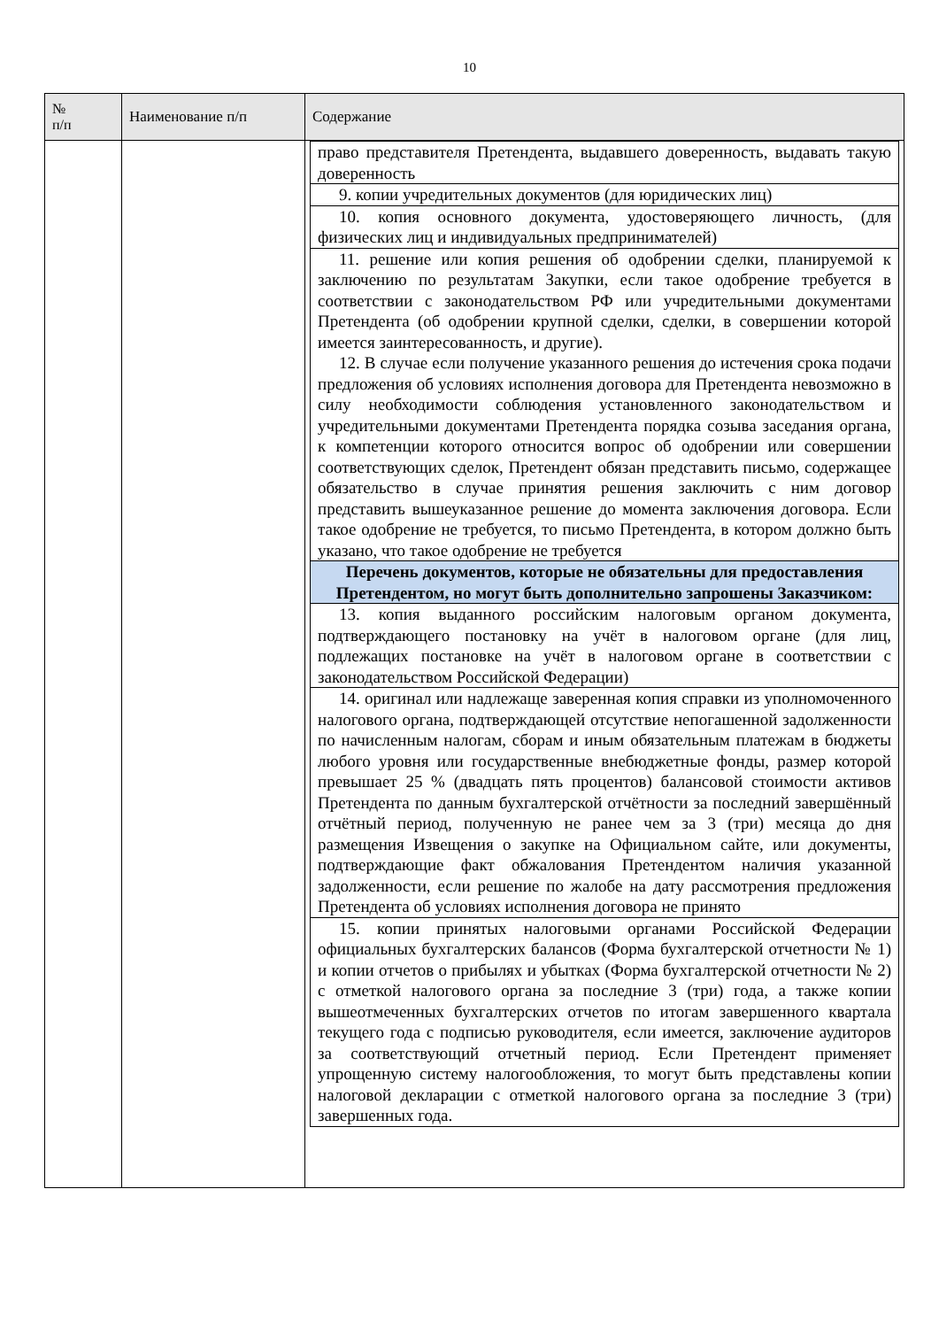10
| № п/п | Наименование п/п | Содержание |
| --- | --- | --- |
| | | / право представителя Претендента, выдавшего доверенность, выдавать такую доверенность / / 9. копии учредительных документов (для юридических лиц) / / 10. копия основного документа, удостоверяющего личность, (для физических лиц и индивидуальных предпринимателей) / / 11. решение или копия решения об одобрении сделки, планируемой к заключению по результатам Закупки, если такое одобрение требуется в соответствии с законодательством РФ или учредительными документами Претендента (об одобрении крупной сделки, сделки, в совершении которой имеется заинтересованность, и другие). 12. В случае если получение указанного решения до истечения срока подачи предложения об условиях исполнения договора для Претендента невозможно в силу необходимости соблюдения установленного законодательством и учредительными документами Претендента порядка созыва заседания органа, к компетенции которого относится вопрос об одобрении или совершении соответствующих сделок, Претендент обязан представить письмо, содержащее обязательство в случае принятия решения заключить с ним договор представить вышеуказанное решение до момента заключения договора. Если такое одобрение не требуется, то письмо Претендента, в котором должно быть указано, что такое одобрение не требуется / / Перечень документов, которые не обязательны для предоставления Претендентом, но могут быть дополнительно запрошены Заказчиком: / / 13. копия выданного российским налоговым органом документа, подтверждающего постановку на учёт в налоговом органе (для лиц, подлежащих постановке на учёт в налоговом органе в соответствии с законодательством Российской Федерации) / / 14. оригинал или надлежаще заверенная копия справки из уполномоченного налогового органа, подтверждающей отсутствие непогашенной задолженности по начисленным налогам, сборам и иным обязательным платежам в бюджеты любого уровня или государственные внебюджетные фонды, размер которой превышает 25 % (двадцать пять процентов) балансовой стоимости активов Претендента по данным бухгалтерской отчётности за последний завершённый отчётный период, полученную не ранее чем за 3 (три) месяца до дня размещения Извещения о закупке на Официальном сайте, или документы, подтверждающие факт обжалования Претендентом наличия указанной задолженности, если решение по жалобе на дату рассмотрения предложения Претендента об условиях исполнения договора не принято / / 15. копии принятых налоговыми органами Российской Федерации официальных бухгалтерских балансов (Форма бухгалтерской отчетности № 1) и копии отчетов о прибылях и убытках (Форма бухгалтерской отчетности № 2) с отметкой налогового органа за последние 3 (три) года, а также копии вышеотмеченных бухгалтерских отчетов по итогам завершенного квартала текущего года с подписью руководителя, если имеется, заключение аудиторов за соответствующий отчетный период. Если Претендент применяет упрощенную систему налогообложения, то могут быть представлены копии налоговой декларации с отметкой налогового органа за последние 3 (три) завершенных года. / |